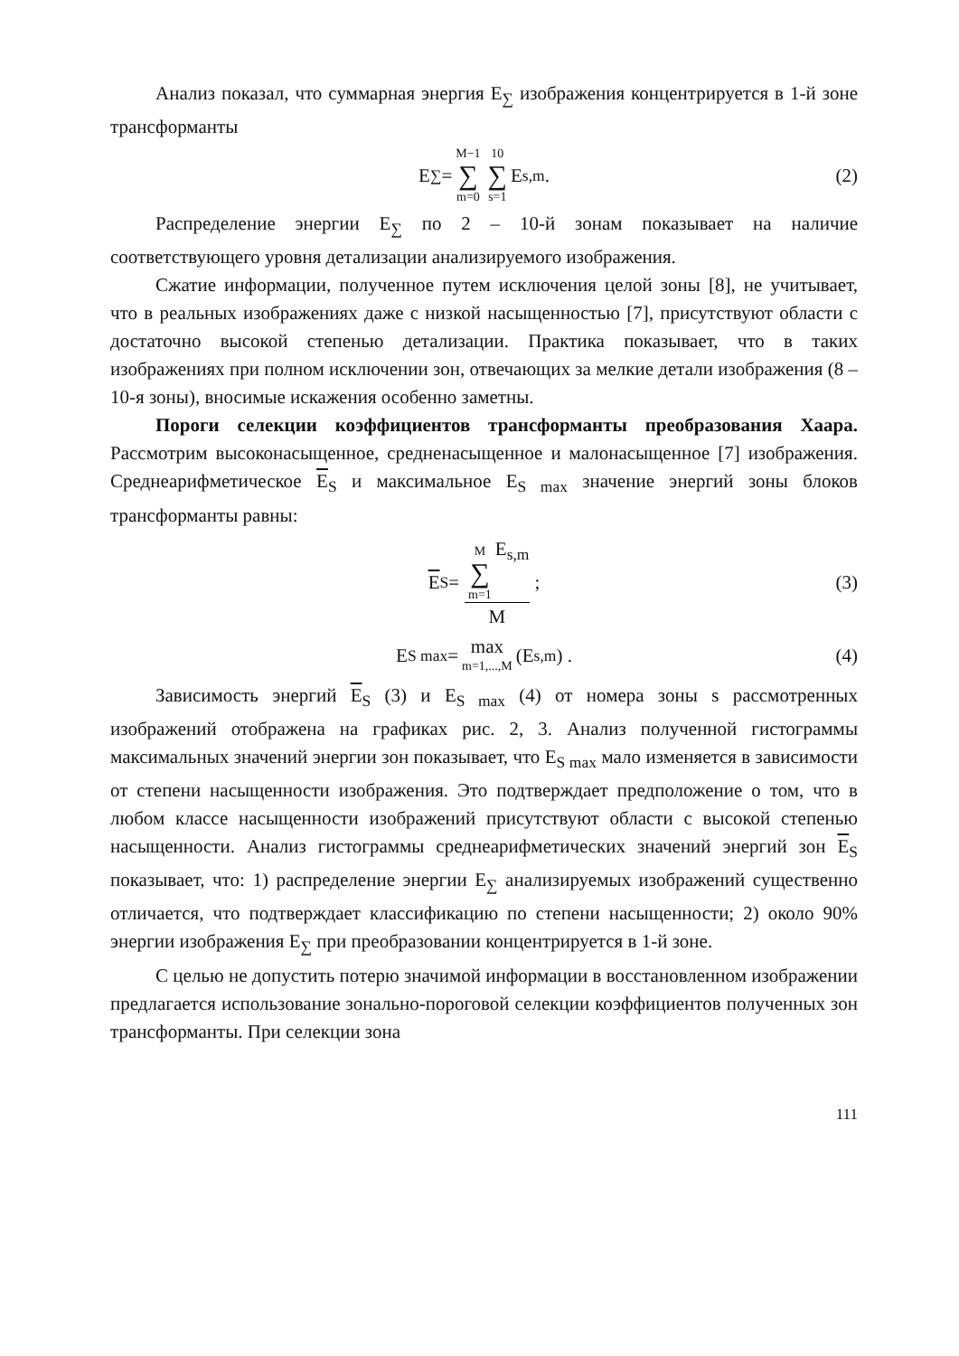Анализ показал, что суммарная энергия E<sub>∑</sub> изображения концентрируется в 1-й зоне трансформанты
E<sub>∑</sub> = M−1 ∑ m=0 10 ∑ s=1 E<sub>s,m</sub> . (2)
Распределение энергии E<sub>∑</sub> по 2 – 10-й зонам показывает на наличие соответствующего уровня детализации анализируемого изображения.
Сжатие информации, полученное путем исключения целой зоны [8], не учитывает, что в реальных изображениях даже с низкой насыщенностью [7], присутствуют области с достаточно высокой степенью детализации. Практика показывает, что в таких изображениях при полном исключении зон, отвечающих за мелкие детали изображения (8 – 10-я зоны), вносимые искажения особенно заметны.
Пороги селекции коэффициентов трансформанты преобразования Хаара. Рассмотрим высоконасыщенное, средненасыщенное и малонасыщенное [7] изображения. Среднеарифметическое E<sub>S</sub> и максимальное E<sub>S max</sub> значение энергий зоны блоков трансформанты равны:
E<sub>S</sub> = M ∑ m=1 E<sub>s,m</sub> M ; (3)
E<sub>S max</sub> = max m=1,...,M (E<sub>s,m</sub>) . (4)
Зависимость энергий E<sub>S</sub> (3) и E<sub>S max</sub> (4) от номера зоны s рассмотренных изображений отображена на графиках рис. 2, 3. Анализ полученной гистограммы максимальных значений энергии зон показывает, что E<sub>S max</sub> мало изменяется в зависимости от степени насыщенности изображения. Это подтверждает предположение о том, что в любом классе насыщенности изображений присутствуют области с высокой степенью насыщенности. Анализ гистограммы среднеарифметических значений энергий зон E<sub>S</sub> показывает, что: 1) распределение энергии E<sub>∑</sub> анализируемых изображений существенно отличается, что подтверждает классификацию по степени насыщенности; 2) около 90% энергии изображения E<sub>∑</sub> при преобразовании концентрируется в 1-й зоне.
С целью не допустить потерю значимой информации в восстановленном изображении предлагается использование зонально-пороговой селекции коэффициентов полученных зон трансформанты. При селекции зона
111